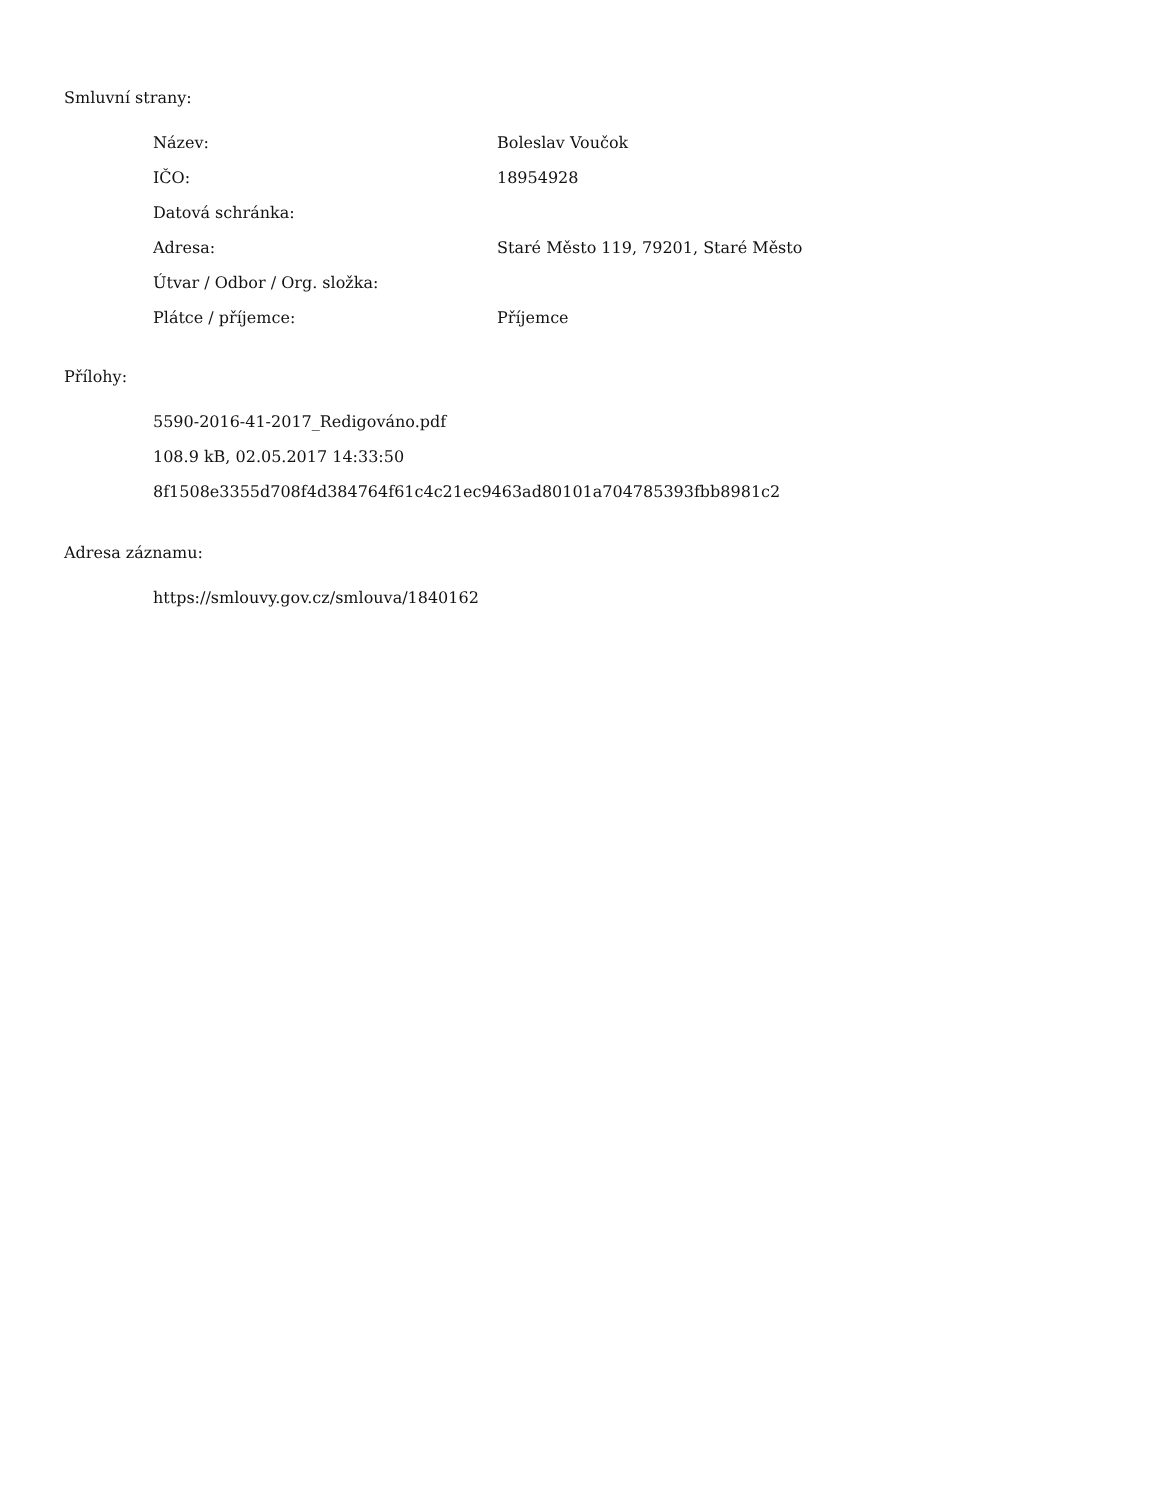Smluvní strany:
| Název: | Boleslav Voučok |
| IČO: | 18954928 |
| Datová schránka: | |
| Adresa: | Staré Město 119, 79201, Staré Město |
| Útvar / Odbor / Org. složka: | |
| Plátce / příjemce: | Příjemce |
Přílohy:
5590-2016-41-2017_Redigováno.pdf
108.9 kB, 02.05.2017 14:33:50
8f1508e3355d708f4d384764f61c4c21ec9463ad80101a704785393fbb8981c2
Adresa záznamu:
https://smlouvy.gov.cz/smlouva/1840162